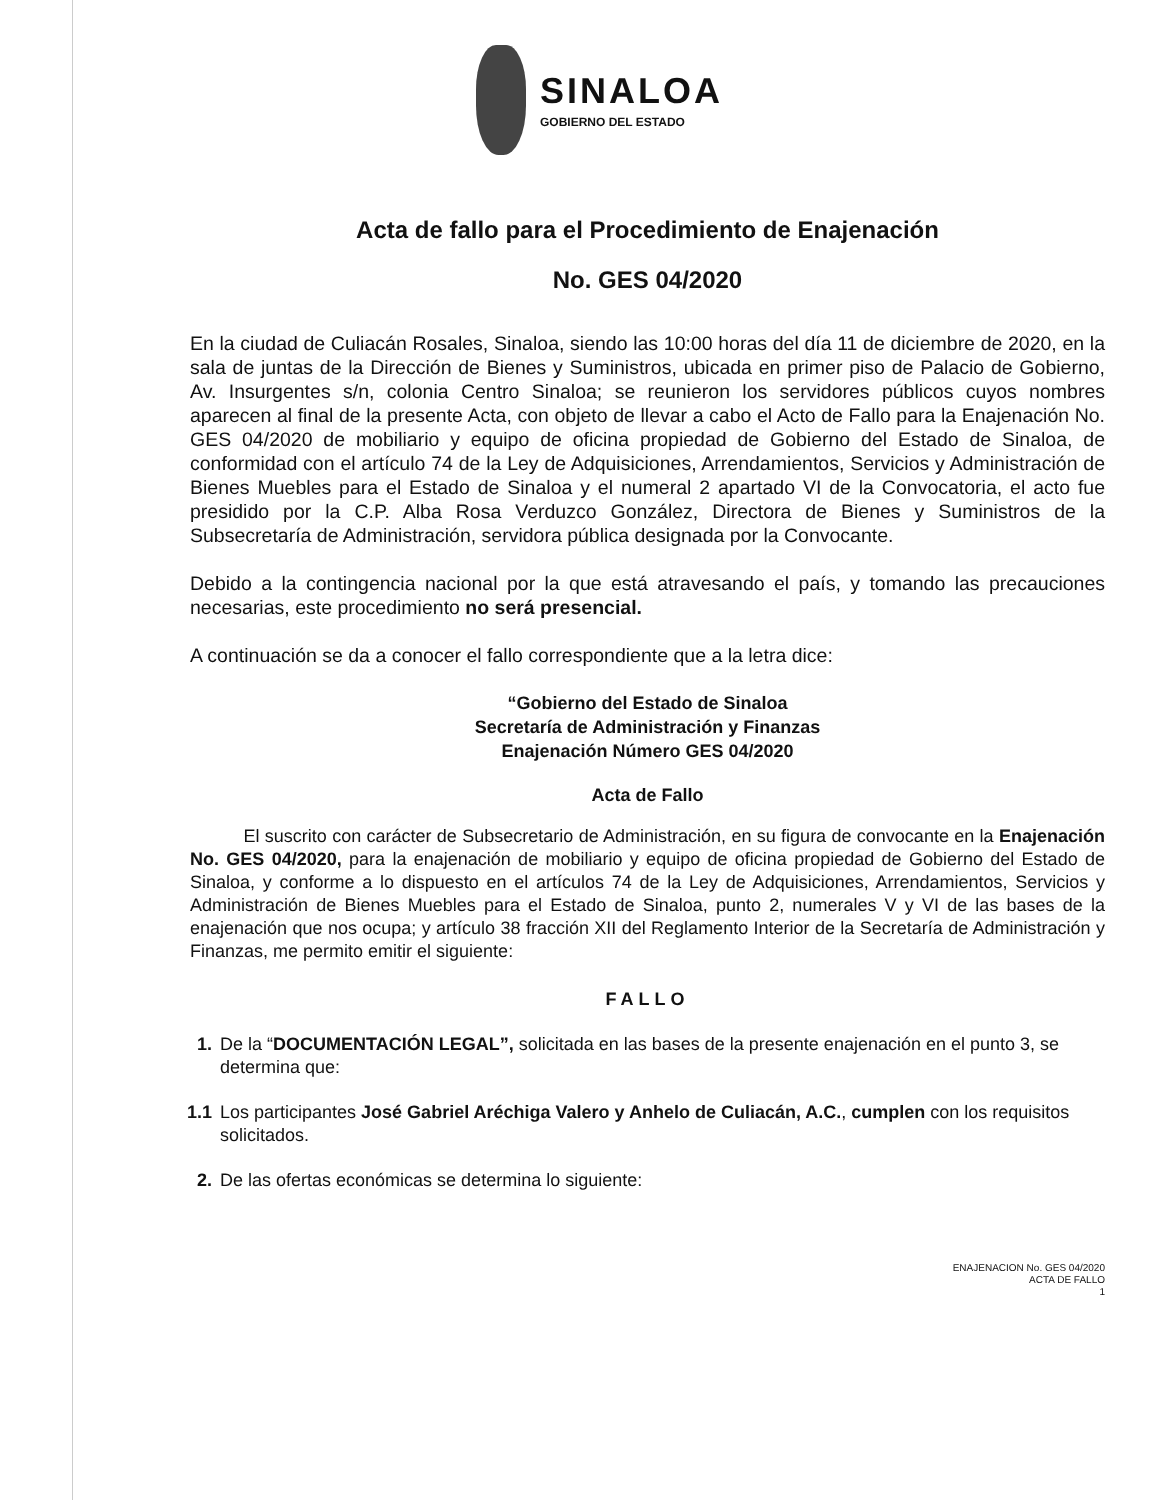SINALOA
GOBIERNO DEL ESTADO
Acta de fallo para el Procedimiento de Enajenación
No. GES 04/2020
En la ciudad de Culiacán Rosales, Sinaloa, siendo las 10:00 horas del día 11 de diciembre de 2020, en la sala de juntas de la Dirección de Bienes y Suministros, ubicada en primer piso de Palacio de Gobierno, Av. Insurgentes s/n, colonia Centro Sinaloa; se reunieron los servidores públicos cuyos nombres aparecen al final de la presente Acta, con objeto de llevar a cabo el Acto de Fallo para la Enajenación No. GES 04/2020 de mobiliario y equipo de oficina propiedad de Gobierno del Estado de Sinaloa, de conformidad con el artículo 74 de la Ley de Adquisiciones, Arrendamientos, Servicios y Administración de Bienes Muebles para el Estado de Sinaloa y el numeral 2 apartado VI de la Convocatoria, el acto fue presidido por la C.P. Alba Rosa Verduzco González, Directora de Bienes y Suministros de la Subsecretaría de Administración, servidora pública designada por la Convocante.
Debido a la contingencia nacional por la que está atravesando el país, y tomando las precauciones necesarias, este procedimiento no será presencial.
A continuación se da a conocer el fallo correspondiente que a la letra dice:
“Gobierno del Estado de Sinaloa
Secretaría de Administración y Finanzas
Enajenación Número GES 04/2020
Acta de Fallo
El suscrito con carácter de Subsecretario de Administración, en su figura de convocante en la Enajenación No. GES 04/2020, para la enajenación de mobiliario y equipo de oficina propiedad de Gobierno del Estado de Sinaloa, y conforme a lo dispuesto en el artículos 74 de la Ley de Adquisiciones, Arrendamientos, Servicios y Administración de Bienes Muebles para el Estado de Sinaloa, punto 2, numerales V y VI de las bases de la enajenación que nos ocupa; y artículo 38 fracción XII del Reglamento Interior de la Secretaría de Administración y Finanzas, me permito emitir el siguiente:
FALLO
1. De la “DOCUMENTACIÓN LEGAL”, solicitada en las bases de la presente enajenación en el punto 3, se determina que:
1.1 Los participantes José Gabriel Aréchiga Valero y Anhelo de Culiacán, A.C., cumplen con los requisitos solicitados.
2. De las ofertas económicas se determina lo siguiente:
ENAJENACION No. GES 04/2020
ACTA DE FALLO
1